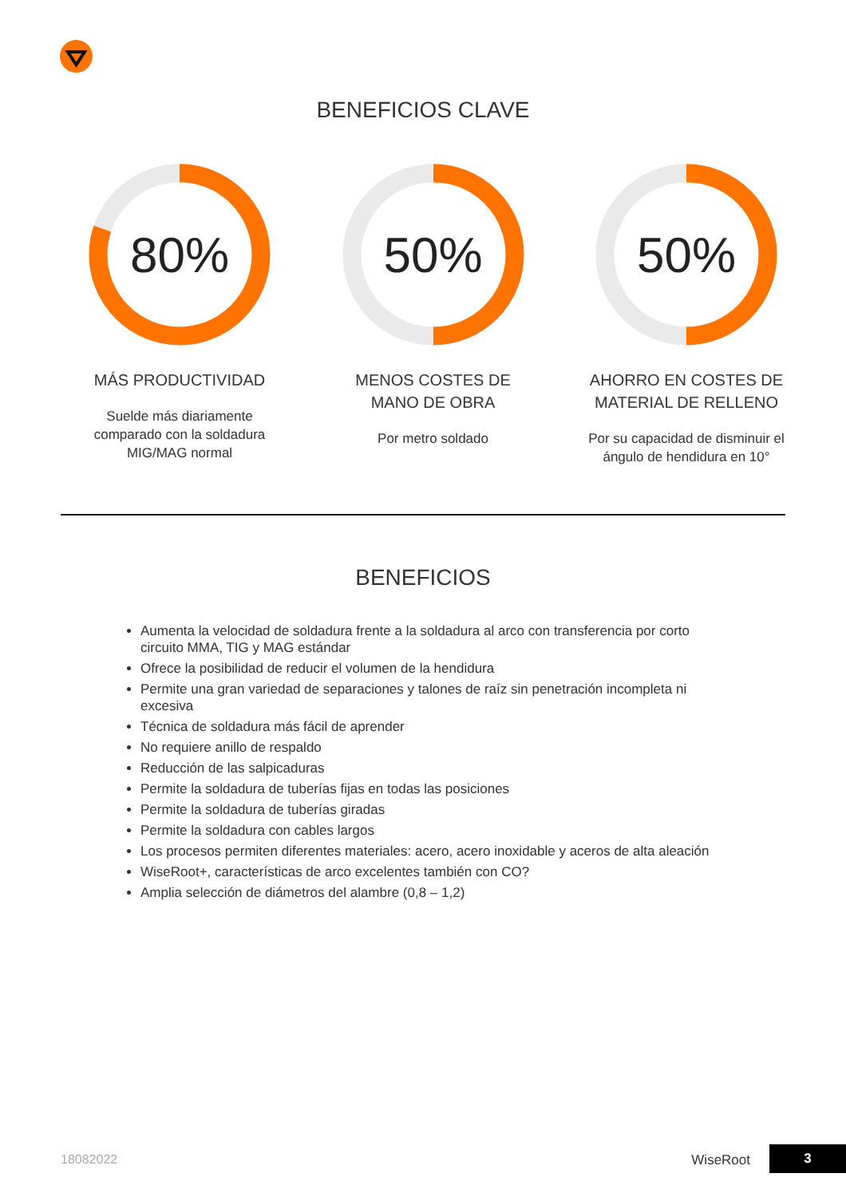BENEFICIOS CLAVE
80%
MÁS PRODUCTIVIDAD
Suelde más diariamente comparado con la soldadura MIG/MAG normal
50%
MENOS COSTES DE MANO DE OBRA
Por metro soldado
50%
AHORRO EN COSTES DE MATERIAL DE RELLENO
Por su capacidad de disminuir el ángulo de hendidura en 10°
BENEFICIOS
Aumenta la velocidad de soldadura frente a la soldadura al arco con transferencia por corto circuito MMA, TIG y MAG estándar
Ofrece la posibilidad de reducir el volumen de la hendidura
Permite una gran variedad de separaciones y talones de raíz sin penetración incompleta ni excesiva
Técnica de soldadura más fácil de aprender
No requiere anillo de respaldo
Reducción de las salpicaduras
Permite la soldadura de tuberías fijas en todas las posiciones
Permite la soldadura de tuberías giradas
Permite la soldadura con cables largos
Los procesos permiten diferentes materiales: acero, acero inoxidable y aceros de alta aleación
WiseRoot+, características de arco excelentes también con CO?
Amplia selección de diámetros del alambre (0,8 – 1,2)
18082022 WiseRoot 3